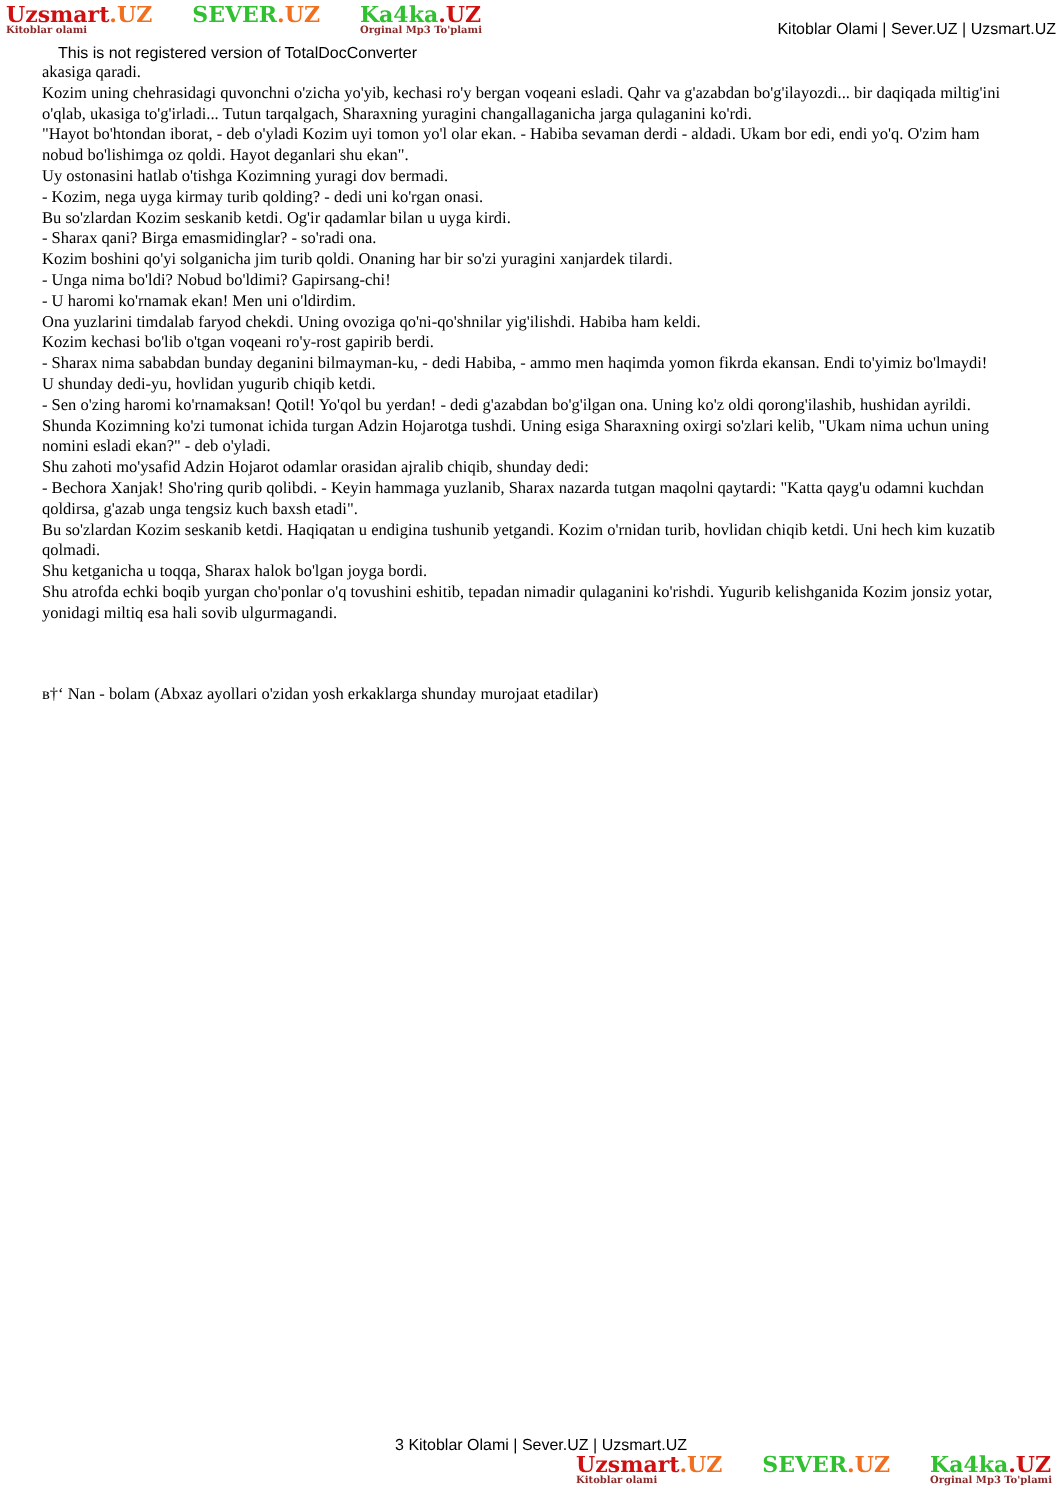Uzsmart.UZ
Kitoblar olami
SEVER.UZ Ka4ka.UZ
Orginal Mp3 To'plami
Kitoblar Olami | Sever.UZ | Uzsmart.UZ
This is not registered version of TotalDocConverter
akasiga qaradi.
Kozim uning chehrasidagi quvonchni o'zicha yo'yib, kechasi ro'y bergan voqeani esladi. Qahr va g'azabdan bo'g'ilayozdi... bir daqiqada miltig'ini o'qlab, ukasiga to'g'irladi... Tutun tarqalgach, Sharaxning yuragini changallaganicha jarga qulaganini ko'rdi.
"Hayot bo'htondan iborat, - deb o'yladi Kozim uyi tomon yo'l olar ekan. - Habiba sevaman derdi - aldadi. Ukam bor edi, endi yo'q. O'zim ham nobud bo'lishimga oz qoldi. Hayot deganlari shu ekan".
Uy ostonasini hatlab o'tishga Kozimning yuragi dov bermadi.
- Kozim, nega uyga kirmay turib qolding? - dedi uni ko'rgan onasi.
Bu so'zlardan Kozim seskanib ketdi. Og'ir qadamlar bilan u uyga kirdi.
- Sharax qani? Birga emasmidinglar? - so'radi ona.
Kozim boshini qo'yi solganicha jim turib qoldi. Onaning har bir so'zi yuragini xanjardek tilardi.
- Unga nima bo'ldi? Nobud bo'ldimi? Gapirsang-chi!
- U haromi ko'rnamak ekan! Men uni o'ldirdim.
Ona yuzlarini timdalab faryod chekdi. Uning ovoziga qo'ni-qo'shnilar yig'ilishdi. Habiba ham keldi.
Kozim kechasi bo'lib o'tgan voqeani ro'y-rost gapirib berdi.
- Sharax nima sababdan bunday deganini bilmayman-ku, - dedi Habiba, - ammo men haqimda yomon fikrda ekansan. Endi to'yimiz bo'lmaydi!
U shunday dedi-yu, hovlidan yugurib chiqib ketdi.
- Sen o'zing haromi ko'rnamaksan! Qotil! Yo'qol bu yerdan! - dedi g'azabdan bo'g'ilgan ona. Uning ko'z oldi qorong'ilashib, hushidan ayrildi.
Shunda Kozimning ko'zi tumonat ichida turgan Adzin Hojarotga tushdi. Uning esiga Sharaxning oxirgi so'zlari kelib, "Ukam nima uchun uning nomini esladi ekan?" - deb o'yladi.
Shu zahoti mo'ysafid Adzin Hojarot odamlar orasidan ajralib chiqib, shunday dedi:
- Bechora Xanjak! Sho'ring qurib qolibdi. - Keyin hammaga yuzlanib, Sharax nazarda tutgan maqolni qaytardi: "Katta qayg'u odamni kuchdan qoldirsa, g'azab unga tengsiz kuch baxsh etadi".
Bu so'zlardan Kozim seskanib ketdi. Haqiqatan u endigina tushunib yetgandi. Kozim o'rnidan turib, hovlidan chiqib ketdi. Uni hech kim kuzatib qolmadi.
Shu ketganicha u toqqa, Sharax halok bo'lgan joyga bordi.
Shu atrofda echki boqib yurgan cho'ponlar o'q tovushini eshitib, tepadan nimadir qulaganini ko'rishdi. Yugurib kelishganida Kozim jonsiz yotar, yonidagi miltiq esa hali sovib ulgurmagandi.
в†‘ Nan - bolam (Abxaz ayollari o'zidan yosh erkaklarga shunday murojaat etadilar)
3 Kitoblar Olami | Sever.UZ | Uzsmart.UZ
Uzsmart.UZ
Kitoblar olami
SEVER.UZ Ka4ka.UZ
Orginal Mp3 To'plami